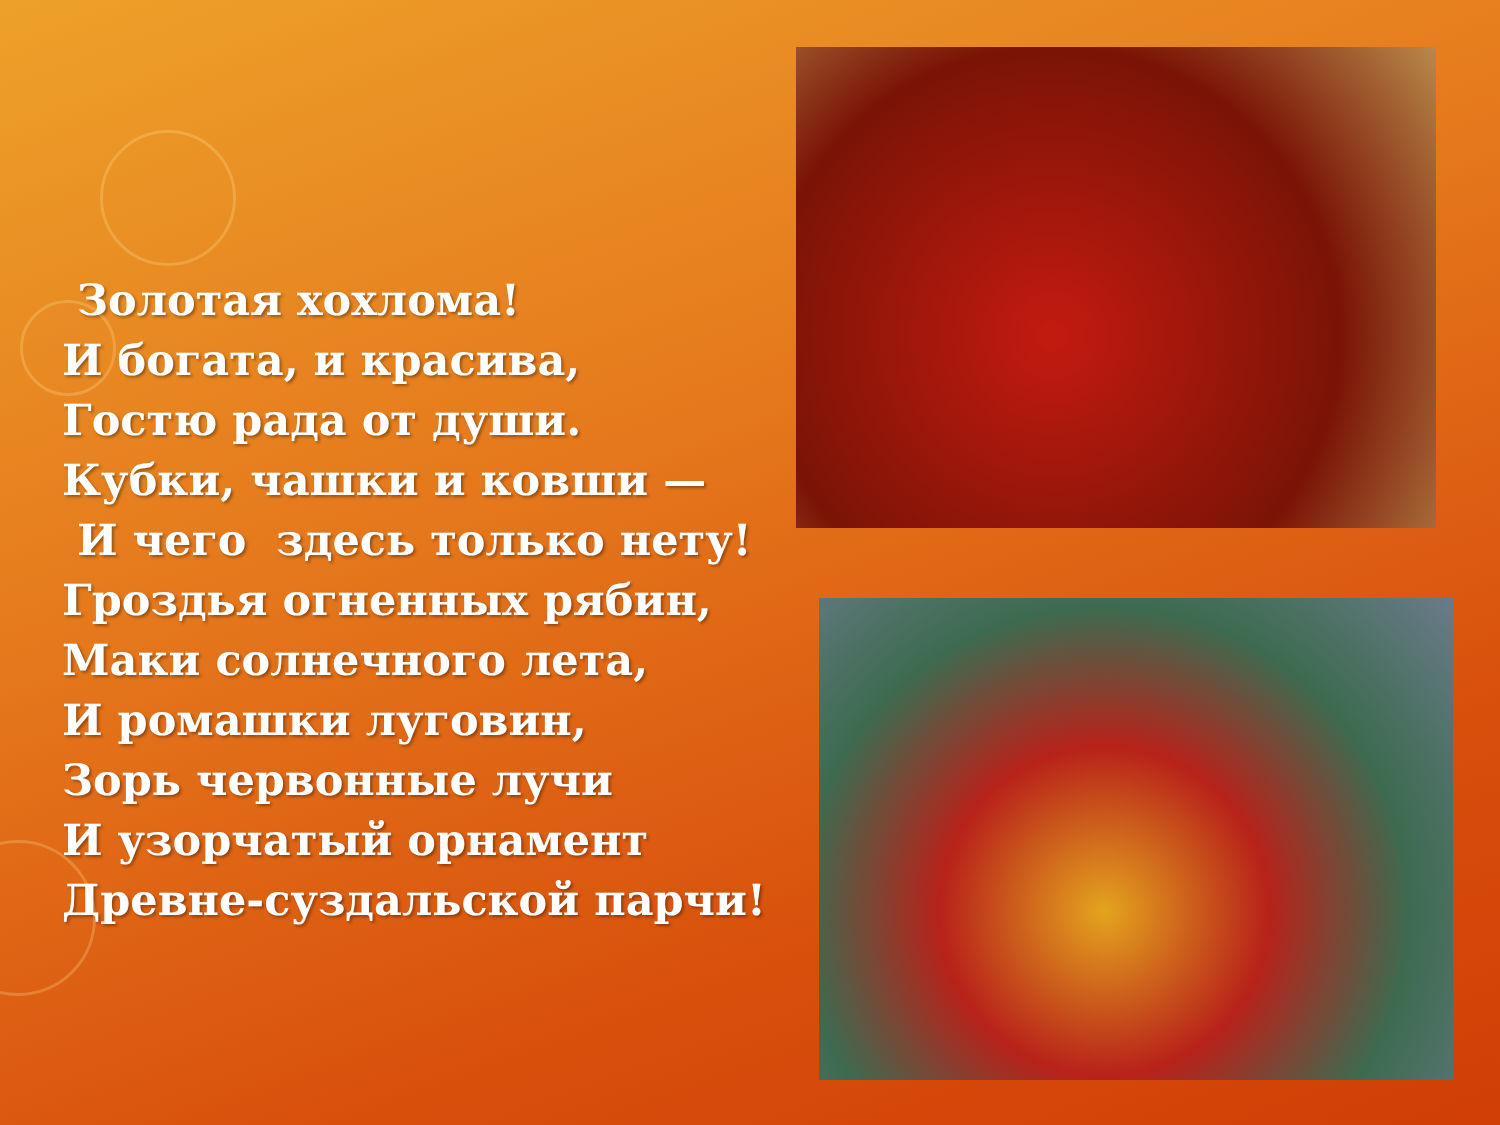Золотая хохлома!
И богата, и красива,
Гостю рада от души.
Кубки, чашки и ковши —
И чего здесь только нету!
Гроздья огненных рябин,
Маки солнечного лета,
И ромашки луговин,
Зорь червонные лучи
И узорчатый орнамент
Древне-суздальской парчи!